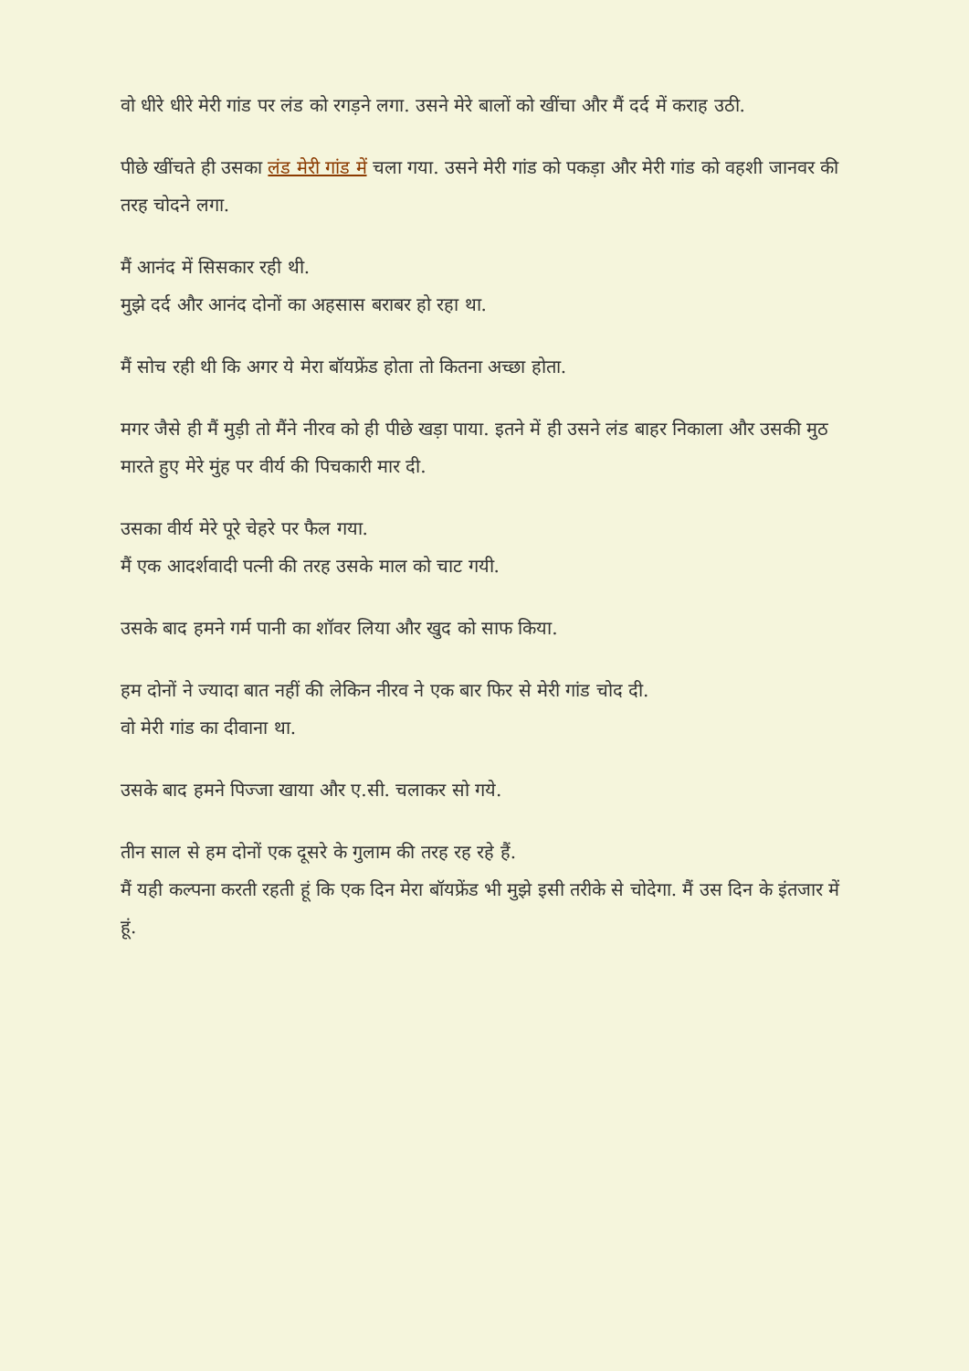वो धीरे धीरे मेरी गांड पर लंड को रगड़ने लगा. उसने मेरे बालों को खींचा और मैं दर्द में कराह उठी.
पीछे खींचते ही उसका लंड मेरी गांड में चला गया. उसने मेरी गांड को पकड़ा और मेरी गांड को वहशी जानवर की तरह चोदने लगा.
मैं आनंद में सिसकार रही थी.
मुझे दर्द और आनंद दोनों का अहसास बराबर हो रहा था.
मैं सोच रही थी कि अगर ये मेरा बॉयफ्रेंड होता तो कितना अच्छा होता.
मगर जैसे ही मैं मुड़ी तो मैंने नीरव को ही पीछे खड़ा पाया. इतने में ही उसने लंड बाहर निकाला और उसकी मुठ मारते हुए मेरे मुंह पर वीर्य की पिचकारी मार दी.
उसका वीर्य मेरे पूरे चेहरे पर फैल गया.
मैं एक आदर्शवादी पत्नी की तरह उसके माल को चाट गयी.
उसके बाद हमने गर्म पानी का शॉवर लिया और खुद को साफ किया.
हम दोनों ने ज्यादा बात नहीं की लेकिन नीरव ने एक बार फिर से मेरी गांड चोद दी.
वो मेरी गांड का दीवाना था.
उसके बाद हमने पिज्जा खाया और ए.सी. चलाकर सो गये.
तीन साल से हम दोनों एक दूसरे के गुलाम की तरह रह रहे हैं.
मैं यही कल्पना करती रहती हूं कि एक दिन मेरा बॉयफ्रेंड भी मुझे इसी तरीके से चोदेगा. मैं उस दिन के इंतजार में हूं.